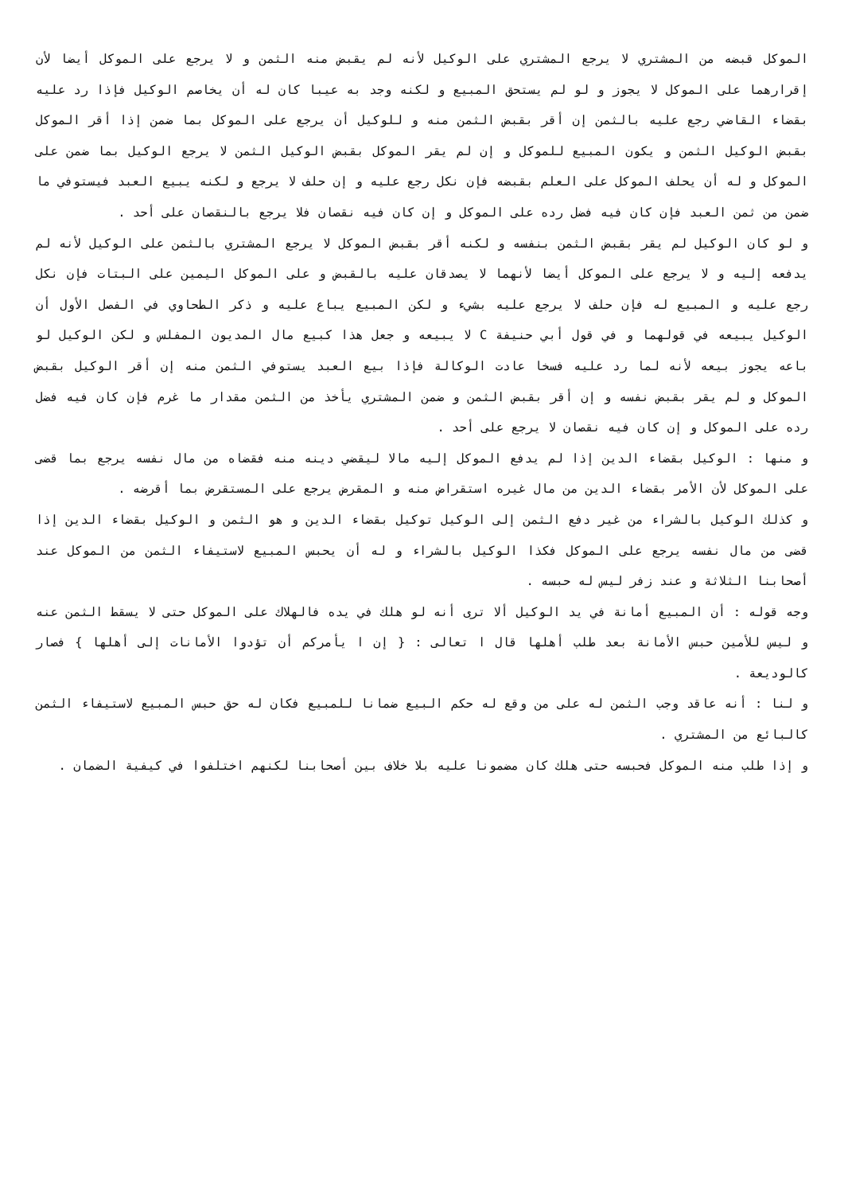الموكل قبضه من المشتري لا يرجع المشتري على الوكيل لأنه لم يقبض منه الثمن و لا يرجع على الموكل أيضا لأن إقرارهما على الموكل لا يجوز و لو لم يستحق المبيع و لكنه وجد به عيبا كان له أن يخاصم الوكيل فإذا رد عليه بقضاء القاضي رجع عليه بالثمن إن أقر بقبض الثمن منه و للوكيل أن يرجع على الموكل بما ضمن إذا أقر الموكل بقبض الوكيل الثمن و يكون المبيع للموكل و إن لم يقر الموكل بقبض الوكيل الثمن لا يرجع الوكيل بما ضمن على الموكل و له أن يحلف الموكل على العلم بقبضه فإن نكل رجع عليه و إن حلف لا يرجع و لكنه يبيع العبد فيستوفي ما ضمن من ثمن العبد فإن كان فيه فضل رده على الموكل و إن كان فيه نقصان فلا يرجع بالنقصان على أحد .
و لو كان الوكيل لم يقر بقبض الثمن بنفسه و لكنه أقر بقبض الموكل لا يرجع المشتري بالثمن على الوكيل لأنه لم يدفعه إليه و لا يرجع على الموكل أيضا لأنهما لا يصدقان عليه بالقبض و على الموكل اليمين على البتات فإن نكل رجع عليه و المبيع له فإن حلف لا يرجع عليه بشيء و لكن المبيع يباع عليه و ذكر الطحاوي في الفصل الأول أن الوكيل يبيعه في قولهما و في قول أبي حنيفة C لا يبيعه و جعل هذا كبيع مال المديون المفلس و لكن الوكيل لو باعه يجوز بيعه لأنه لما رد عليه فسخا عادت الوكالة فإذا بيع العبد يستوفي الثمن منه إن أقر الوكيل بقبض الموكل و لم يقر بقبض نفسه و إن أقر بقبض الثمن و ضمن المشتري يأخذ من الثمن مقدار ما غرم فإن كان فيه فضل رده على الموكل و إن كان فيه نقصان لا يرجع على أحد .
و منها : الوكيل بقضاء الدين إذا لم يدفع الموكل إليه مالا ليقضي دينه منه فقضاه من مال نفسه يرجع بما قضى على الموكل لأن الأمر بقضاء الدين من مال غيره استقراض منه و المقرض يرجع على المستقرض بما أقرضه .
و كذلك الوكيل بالشراء من غير دفع الثمن إلى الوكيل توكيل بقضاء الدين و هو الثمن و الوكيل بقضاء الدين إذا قضى من مال نفسه يرجع على الموكل فكذا الوكيل بالشراء و له أن يحبس المبيع لاستيفاء الثمن من الموكل عند أصحابنا الثلاثة و عند زفر ليس له حبسه .
وجه قوله : أن المبيع أمانة في يد الوكيل ألا ترى أنه لو هلك في يده فالهلاك على الموكل حتى لا يسقط الثمن عنه و ليس للأمين حبس الأمانة بعد طلب أهلها قال ا تعالى : { إن ا يأمركم أن تؤدوا الأمانات إلى أهلها } فصار كالوديعة .
و لنا : أنه عاقد وجب الثمن له على من وقع له حكم البيع ضمانا للمبيع فكان له حق حبس المبيع لاستيفاء الثمن كالبائع من المشتري .
و إذا طلب منه الموكل فحبسه حتى هلك كان مضمونا عليه بلا خلاف بين أصحابنا لكنهم اختلفوا في كيفية الضمان .